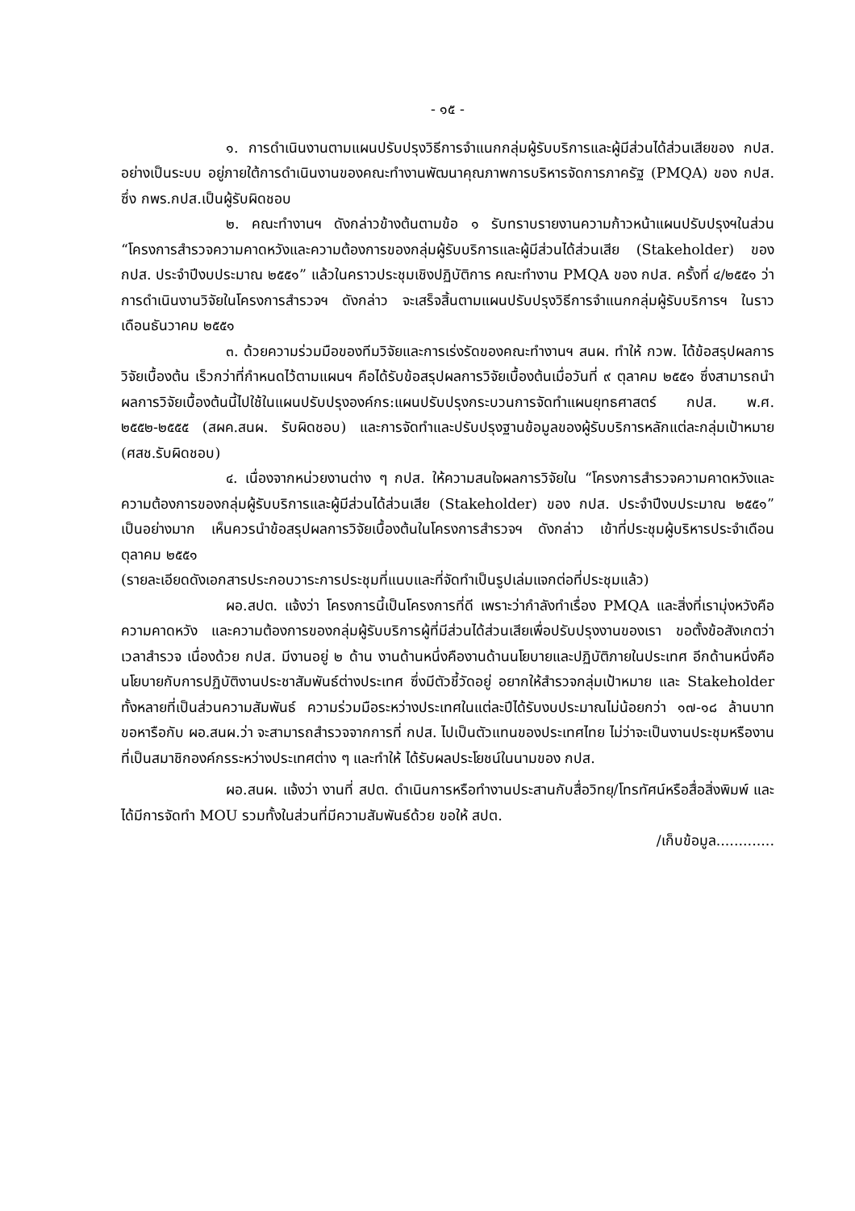- ๑๕ -
๑. การดำเนินงานตามแผนปรับปรุงวิธีการจำแนกกลุ่มผู้รับบริการและผู้มีส่วนได้ส่วนเสียของ กปส. อย่างเป็นระบบ อยู่ภายใต้การดำเนินงานของคณะทำงานพัฒนาคุณภาพการบริหารจัดการภาครัฐ (PMQA) ของ กปส. ซึ่ง กพร.กปส.เป็นผู้รับผิดชอบ
๒. คณะทำงานฯ ดังกล่าวข้างต้นตามข้อ ๑ รับทราบรายงานความก้าวหน้าแผนปรับปรุงฯในส่วน “โครงการสำรวจความคาดหวังและความต้องการของกลุ่มผู้รับบริการและผู้มีส่วนได้ส่วนเสีย (Stakeholder) ของ กปส. ประจำปีงบประมาณ ๒๕๕๑” แล้วในคราวประชุมเชิงปฏิบัติการ คณะทำงาน PMQA ของ กปส. ครั้งที่ ๔/๒๕๕๑ ว่า การดำเนินงานวิจัยในโครงการสำรวจฯ ดังกล่าว จะเสร็จสิ้นตามแผนปรับปรุงวิธีการจำแนกกลุ่มผู้รับบริการฯ ในราวเดือนธันวาคม ๒๕๕๑
๓. ด้วยความร่วมมือของทีมวิจัยและการเร่งรัดของคณะทำงานฯ สนผ. ทำให้ กวพ. ได้ข้อสรุปผลการวิจัยเบื้องต้น เร็วกว่าที่กำหนดไว้ตามแผนฯ คือได้รับข้อสรุปผลการวิจัยเบื้องต้นเมื่อวันที่ ๙ ตุลาคม ๒๕๕๑ ซึ่งสามารถนำผลการวิจัยเบื้องต้นนี้ไปใช้ในแผนปรับปรุงองค์กร:แผนปรับปรุงกระบวนการจัดทำแผนยุทธศาสตร์ กปส. พ.ศ. ๒๕๕๒-๒๕๕๕ (สผค.สนผ. รับผิดชอบ) และการจัดทำและปรับปรุงฐานข้อมูลของผู้รับบริการหลักแต่ละกลุ่มเป้าหมาย (ศสช.รับผิดชอบ)
๔. เนื่องจากหน่วยงานต่าง ๆ กปส. ให้ความสนใจผลการวิจัยใน “โครงการสำรวจความคาดหวังและความต้องการของกลุ่มผู้รับบริการและผู้มีส่วนได้ส่วนเสีย (Stakeholder) ของ กปส. ประจำปีงบประมาณ ๒๕๕๑” เป็นอย่างมาก เห็นควรนำข้อสรุปผลการวิจัยเบื้องต้นในโครงการสำรวจฯ ดังกล่าว เข้าที่ประชุมผู้บริหารประจำเดือนตุลาคม ๒๕๕๑
(รายละเอียดดังเอกสารประกอบวาระการประชุมที่แนบและที่จัดทำเป็นรูปเล่มแจกต่อที่ประชุมแล้ว)
ผอ.สปต. แจ้งว่า โครงการนี้เป็นโครงการที่ดี เพราะว่ากำลังทำเรื่อง PMQA และสิ่งที่เรามุ่งหวังคือ ความคาดหวัง และความต้องการของกลุ่มผู้รับบริการผู้ที่มีส่วนได้ส่วนเสียเพื่อปรับปรุงงานของเรา ขอตั้งข้อสังเกตว่า เวลาสำรวจ เนื่องด้วย กปส. มีงานอยู่ ๒ ด้าน งานด้านหนึ่งคืองานด้านนโยบายและปฏิบัติภายในประเทศ อีกด้านหนึ่งคือนโยบายกับการปฏิบัติงานประชาสัมพันธ์ต่างประเทศ ซึ่งมีตัวชี้วัดอยู่ อยากให้สำรวจกลุ่มเป้าหมาย และ Stakeholder ทั้งหลายที่เป็นส่วนความสัมพันธ์ ความร่วมมือระหว่างประเทศในแต่ละปีได้รับงบประมาณไม่น้อยกว่า ๑๗-๑๘ ล้านบาท ขอหารือกับ ผอ.สนผ.ว่า จะสามารถสำรวจจากการที่ กปส. ไปเป็นตัวแทนของประเทศไทย ไม่ว่าจะเป็นงานประชุมหรืองานที่เป็นสมาชิกองค์กรระหว่างประเทศต่าง ๆ และทำให้ ได้รับผลประโยชน์ในนามของ กปส.
ผอ.สนผ. แจ้งว่า งานที่ สปต. ดำเนินการหรือทำงานประสานกับสื่อวิทยุ/โทรทัศน์หรือสื่อสิ่งพิมพ์ และได้มีการจัดทำ MOU รวมทั้งในส่วนที่มีความสัมพันธ์ด้วย ขอให้ สปต.
/เก็บข้อมูล.............